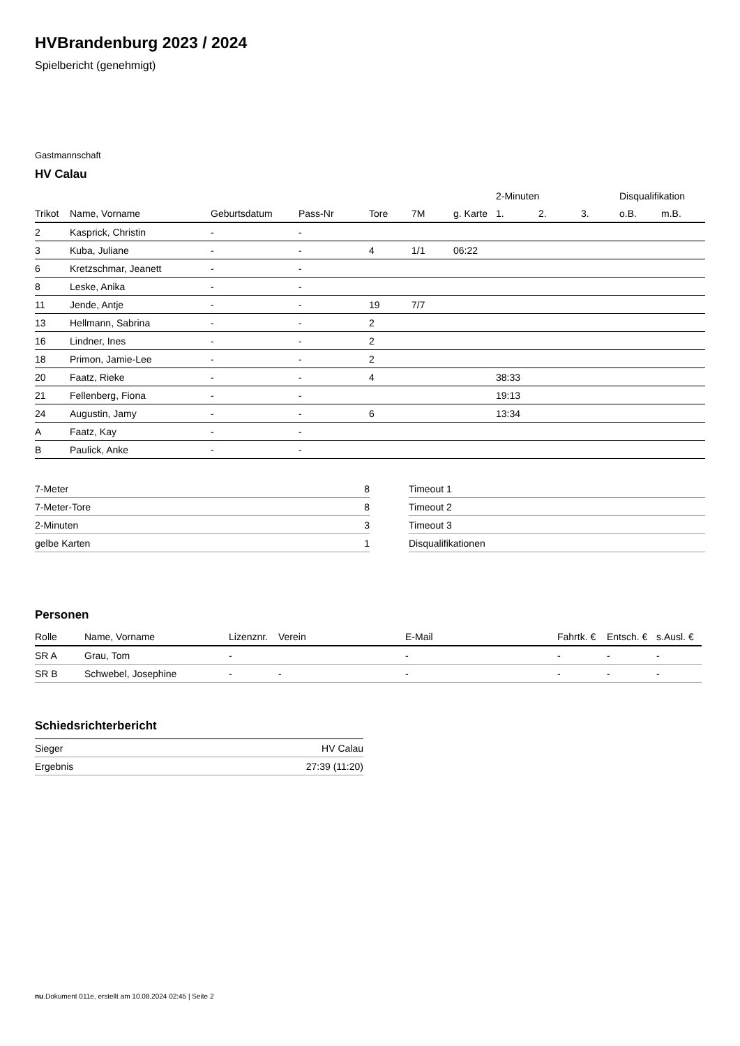HVBrandenburg 2023 / 2024
Spielbericht (genehmigt)
Gastmannschaft
HV Calau
| | | | | | | | 2-Minuten | | | Disqualifikation | |
| --- | --- | --- | --- | --- | --- | --- | --- | --- | --- | --- | --- |
| Trikot | Name, Vorname | Geburtsdatum | Pass-Nr | Tore | 7M | g. Karte | 1. | 2. | 3. | o.B. | m.B. |
| 2 | Kasprick, Christin | - | - | | | | | | | | |
| 3 | Kuba, Juliane | - | - | 4 | 1/1 | 06:22 | | | | | |
| 6 | Kretzschmar, Jeanett | - | - | | | | | | | | |
| 8 | Leske, Anika | - | - | | | | | | | | |
| 11 | Jende, Antje | - | - | 19 | 7/7 | | | | | | |
| 13 | Hellmann, Sabrina | - | - | 2 | | | | | | | |
| 16 | Lindner, Ines | - | - | 2 | | | | | | | |
| 18 | Primon, Jamie-Lee | - | - | 2 | | | | | | | |
| 20 | Faatz, Rieke | - | - | 4 | | | 38:33 | | | | |
| 21 | Fellenberg, Fiona | - | - | | | | 19:13 | | | | |
| 24 | Augustin, Jamy | - | - | 6 | | | 13:34 | | | | |
| A | Faatz, Kay | - | - | | | | | | | | |
| B | Paulick, Anke | - | - | | | | | | | | |
| 7-Meter | 8 |
| 7-Meter-Tore | 8 |
| 2-Minuten | 3 |
| gelbe Karten | 1 |
| Timeout 1 |
| Timeout 2 |
| Timeout 3 |
| Disqualifikationen |
Personen
| Rolle | Name, Vorname | Lizenznr. | Verein | E-Mail | Fahrtk. € | Entsch. € | s.Ausl. € |
| --- | --- | --- | --- | --- | --- | --- | --- |
| SR A | Grau, Tom | - | | - | - | - | - |
| SR B | Schwebel, Josephine | - | - | - | - | - | - |
Schiedsrichterbericht
| Sieger | HV Calau |
| Ergebnis | 27:39 (11:20) |
nu.Dokument 011e, erstellt am 10.08.2024 02:45 | Seite 2